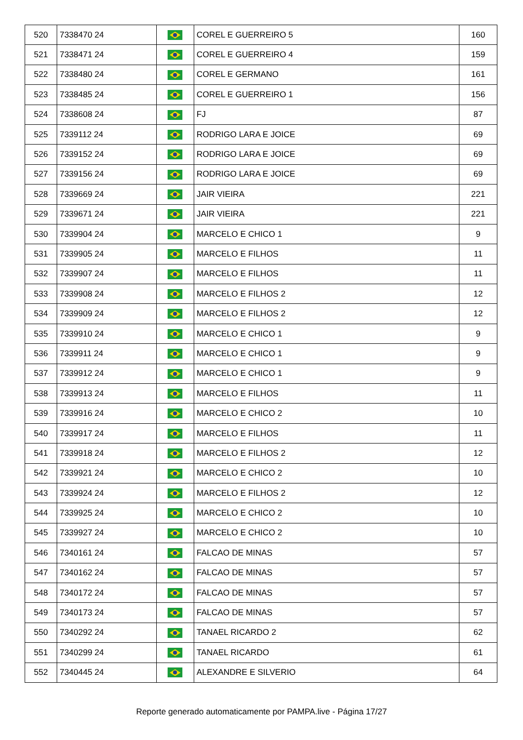| 520 | 7338470 24 | | COREL E GUERREIRO 5 | 160 |
| 521 | 7338471 24 | | COREL E GUERREIRO 4 | 159 |
| 522 | 7338480 24 | | COREL E GERMANO | 161 |
| 523 | 7338485 24 | | COREL E GUERREIRO 1 | 156 |
| 524 | 7338608 24 | | FJ | 87 |
| 525 | 7339112 24 | | RODRIGO LARA E JOICE | 69 |
| 526 | 7339152 24 | | RODRIGO LARA E JOICE | 69 |
| 527 | 7339156 24 | | RODRIGO LARA E JOICE | 69 |
| 528 | 7339669 24 | | JAIR VIEIRA | 221 |
| 529 | 7339671 24 | | JAIR VIEIRA | 221 |
| 530 | 7339904 24 | | MARCELO E CHICO 1 | 9 |
| 531 | 7339905 24 | | MARCELO E FILHOS | 11 |
| 532 | 7339907 24 | | MARCELO E FILHOS | 11 |
| 533 | 7339908 24 | | MARCELO E FILHOS 2 | 12 |
| 534 | 7339909 24 | | MARCELO E FILHOS 2 | 12 |
| 535 | 7339910 24 | | MARCELO E CHICO 1 | 9 |
| 536 | 7339911 24 | | MARCELO E CHICO 1 | 9 |
| 537 | 7339912 24 | | MARCELO E CHICO 1 | 9 |
| 538 | 7339913 24 | | MARCELO E FILHOS | 11 |
| 539 | 7339916 24 | | MARCELO E CHICO 2 | 10 |
| 540 | 7339917 24 | | MARCELO E FILHOS | 11 |
| 541 | 7339918 24 | | MARCELO E FILHOS 2 | 12 |
| 542 | 7339921 24 | | MARCELO E CHICO 2 | 10 |
| 543 | 7339924 24 | | MARCELO E FILHOS 2 | 12 |
| 544 | 7339925 24 | | MARCELO E CHICO 2 | 10 |
| 545 | 7339927 24 | | MARCELO E CHICO 2 | 10 |
| 546 | 7340161 24 | | FALCAO DE MINAS | 57 |
| 547 | 7340162 24 | | FALCAO DE MINAS | 57 |
| 548 | 7340172 24 | | FALCAO DE MINAS | 57 |
| 549 | 7340173 24 | | FALCAO DE MINAS | 57 |
| 550 | 7340292 24 | | TANAEL RICARDO 2 | 62 |
| 551 | 7340299 24 | | TANAEL RICARDO | 61 |
| 552 | 7340445 24 | | ALEXANDRE E SILVERIO | 64 |
Reporte generado automaticamente por PAMPA.live - Página 17/27